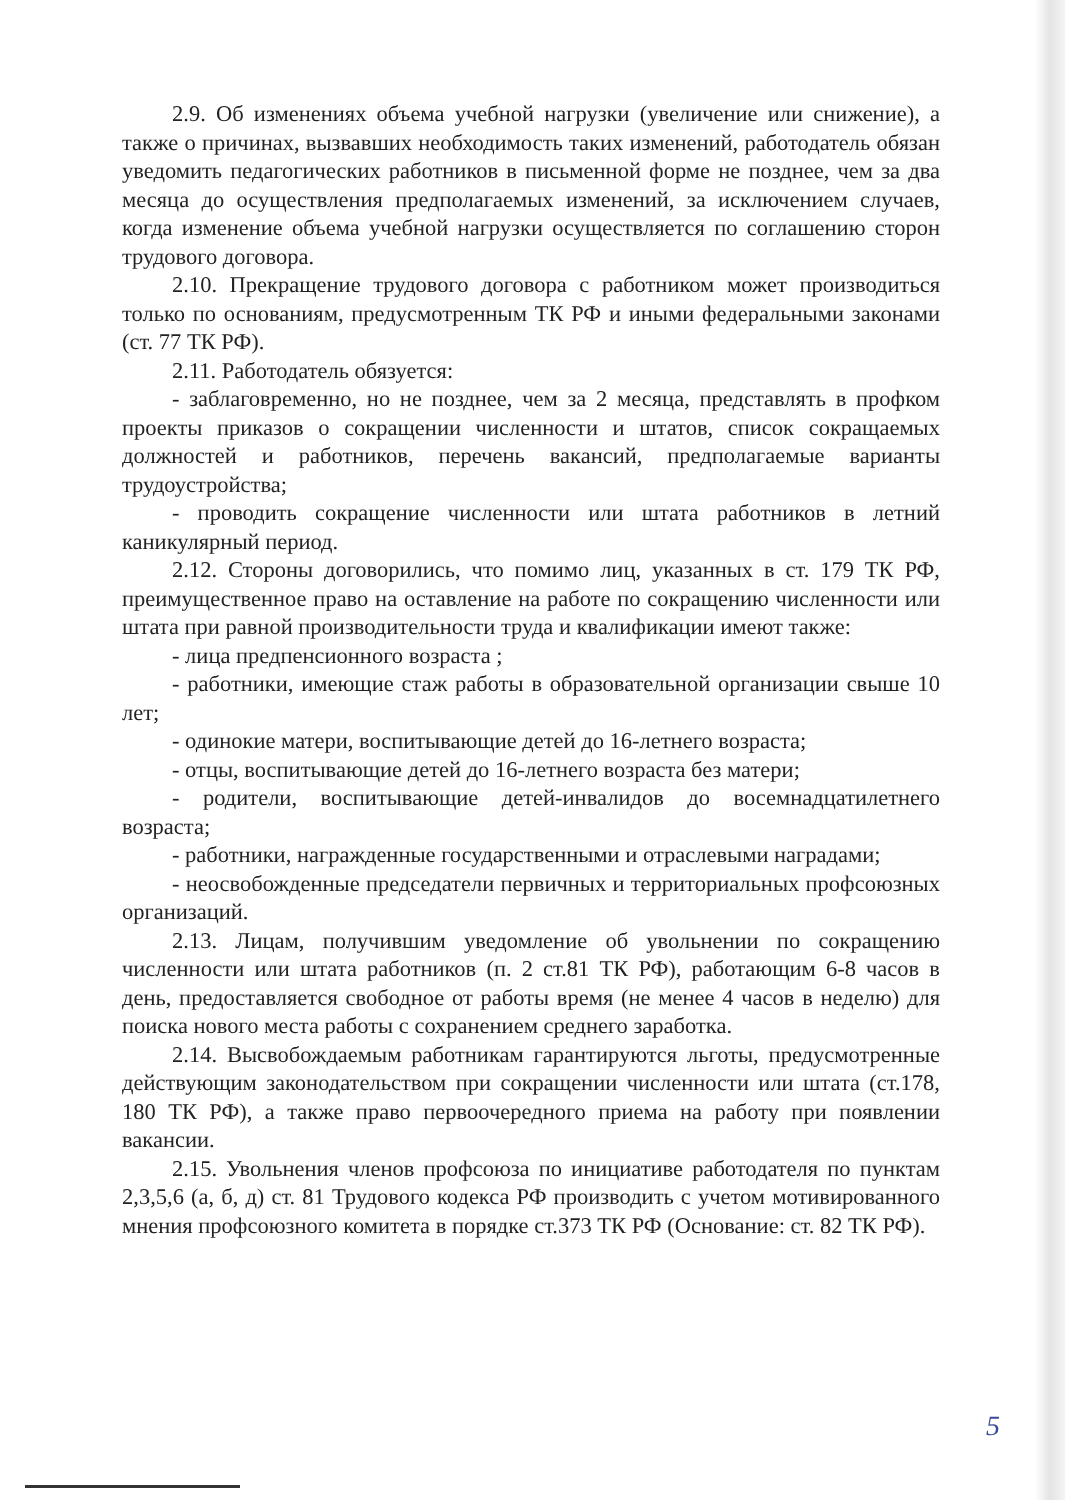2.9. Об изменениях объема учебной нагрузки (увеличение или снижение), а также о причинах, вызвавших необходимость таких изменений, работодатель обязан уведомить педагогических работников в письменной форме не позднее, чем за два месяца до осуществления предполагаемых изменений, за исключением случаев, когда изменение объема учебной нагрузки осуществляется по соглашению сторон трудового договора.
2.10. Прекращение трудового договора с работником может производиться только по основаниям, предусмотренным ТК РФ и иными федеральными законами (ст. 77 ТК РФ).
2.11. Работодатель обязуется:
- заблаговременно, но не позднее, чем за 2 месяца, представлять в профком проекты приказов о сокращении численности и штатов, список сокращаемых должностей и работников, перечень вакансий, предполагаемые варианты трудоустройства;
- проводить сокращение численности или штата работников в летний каникулярный период.
2.12. Стороны договорились, что помимо лиц, указанных в ст. 179 ТК РФ, преимущественное право на оставление на работе по сокращению численности или штата при равной производительности труда и квалификации имеют также:
- лица предпенсионного возраста ;
- работники, имеющие стаж работы в образовательной организации свыше 10 лет;
- одинокие матери, воспитывающие детей до 16-летнего возраста;
- отцы, воспитывающие детей до 16-летнего возраста без матери;
- родители, воспитывающие детей-инвалидов до восемнадцатилетнего возраста;
- работники, награжденные государственными и отраслевыми наградами;
- неосвобожденные председатели первичных и территориальных профсоюзных организаций.
2.13. Лицам, получившим уведомление об увольнении по сокращению численности или штата работников (п. 2 ст.81 ТК РФ), работающим 6-8 часов в день, предоставляется свободное от работы время (не менее 4 часов в неделю) для поиска нового места работы с сохранением среднего заработка.
2.14. Высвобождаемым работникам гарантируются льготы, предусмотренные действующим законодательством при сокращении численности или штата (ст.178, 180 ТК РФ), а также право первоочередного приема на работу при появлении вакансии.
2.15. Увольнения членов профсоюза по инициативе работодателя по пунктам 2,3,5,6 (а, б, д) ст. 81 Трудового кодекса РФ производить с учетом мотивированного мнения профсоюзного комитета в порядке ст.373 ТК РФ (Основание: ст. 82 ТК РФ).
5